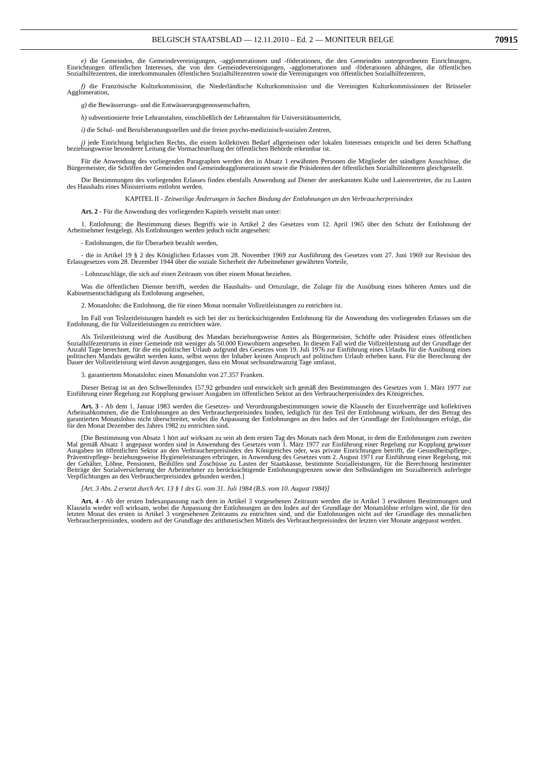BELGISCH STAATSBLAD — 12.11.2010 – Ed. 2 — MONITEUR BELGE 70915
e) die Gemeinden, die Gemeindevereinigungen, -agglomerationen und -föderationen, die den Gemeinden untergeordneten Einrichtungen, Einrichtungen öffentlichen Interesses, die von den Gemeindevereinigungen, -agglomerationen und -föderationen abhängen, die öffentlichen Sozialhilfezentren, die interkommunalen öffentlichen Sozialhilfezentren sowie die Vereinigungen von öffentlichen Sozialhilfezentren,
f) die Französische Kulturkommission, die Niederländische Kulturkommission und die Vereinigten Kulturkommissionen der Brüsseler Agglomeration,
g) die Bewässerungs- und die Entwässerungsgenossenschaften,
h) subventionierte freie Lehranstalten, einschließlich der Lehranstalten für Universitätsunterricht,
i) die Schul- und Berufsberatungsstellen und die freien psycho-medizinisch-sozialen Zentren,
j) jede Einrichtung belgischen Rechts, die einem kollektiven Bedarf allgemeinen oder lokalen Interesses entspricht und bei deren Schaffung beziehungsweise besonderer Leitung die Vormachtstellung der öffentlichen Behörde erkennbar ist.
Für die Anwendung des vorliegenden Paragraphen werden den in Absatz 1 erwähnten Personen die Mitglieder der ständigen Ausschüsse, die Bürgermeister, die Schöffen der Gemeinden und Gemeindeagglomerationen sowie die Präsidenten der öffentlichen Sozialhilfezentren gleichgestellt.
Die Bestimmungen des vorliegenden Erlasses finden ebenfalls Anwendung auf Diener der anerkannten Kulte und Laienvertreter, die zu Lasten des Haushalts eines Ministeriums entlohnt werden.
KAPITEL II - Zeitweilige Änderungen in Sachen Bindung der Entlohnungen an den Verbraucherpreisindex
Art. 2 - Für die Anwendung des vorliegenden Kapitels versteht man unter:
1. Entlohnung: die Bestimmung dieses Begriffs wie in Artikel 2 des Gesetzes vom 12. April 1965 über den Schutz der Entlohnung der Arbeitnehmer festgelegt. Als Entlohnungen werden jedoch nicht angesehen:
- Entlohnungen, die für Überarbeit bezahlt werden,
- die in Artikel 19 § 2 des Königlichen Erlasses vom 28. November 1969 zur Ausführung des Gesetzes vom 27. Juni 1969 zur Revision des Erlassgesetzes vom 28. Dezember 1944 über die soziale Sicherheit der Arbeitnehmer gewährten Vorteile,
- Lohnzuschläge, die sich auf einen Zeitraum von über einem Monat beziehen.
Was die öffentlichen Dienste betrifft, werden die Haushalts- und Ortszulage, die Zulage für die Ausübung eines höheren Amtes und die Kabinettsentschädigung als Entlohnung angesehen,
2. Monatslohn: die Entlohnung, die für einen Monat normaler Vollzeitleistungen zu entrichten ist.
Im Fall von Teilzeitleistungen handelt es sich bei der zu berücksichtigenden Entlohnung für die Anwendung des vorliegenden Erlasses um die Entlohnung, die für Vollzeitleistungen zu entrichten wäre.
Als Teilzeitleistung wird die Ausübung des Mandats beziehungsweise Amtes als Bürgermeister, Schöffe oder Präsident eines öffentlichen Sozialhilfezentrums in einer Gemeinde mit weniger als 50.000 Einwohnern angesehen. In diesem Fall wird die Vollzeitleistung auf der Grundlage der Anzahl Tage berechnet, für die ein politischer Urlaub aufgrund des Gesetzes vom 19. Juli 1976 zur Einführung eines Urlaubs für die Ausübung eines politischen Mandats gewährt werden kann, selbst wenn der Inhaber keinen Anspruch auf politischen Urlaub erheben kann. Für die Berechnung der Dauer der Vollzeitleistung wird davon ausgegangen, dass ein Monat sechsundzwanzig Tage umfasst,
3. garantiertem Monatslohn: einen Monatslohn von 27.357 Franken.
Dieser Betrag ist an den Schwellenindex 157,92 gebunden und entwickelt sich gemäß den Bestimmungen des Gesetzes vom 1. März 1977 zur Einführung einer Regelung zur Kopplung gewisser Ausgaben im öffentlichen Sektor an den Verbraucherpreisindex des Königreiches.
Art. 3 - Ab dem 1. Januar 1983 werden die Gesetzes- und Verordnungsbestimmungen sowie die Klauseln der Einzelverträge und kollektiven Arbeitsabkommen, die die Entlohnungen an den Verbraucherpreisindex binden, lediglich für den Teil der Entlohnung wirksam, der den Betrag des garantierten Monatslohns nicht überschreitet, wobei die Anpassung der Entlohnungen an den Index auf der Grundlage der Entlohnungen erfolgt, die für den Monat Dezember des Jahres 1982 zu entrichten sind.
[Die Bestimmung von Absatz 1 hört auf wirksam zu sein ab dem ersten Tag des Monats nach dem Monat, in dem die Entlohnungen zum zweiten Mal gemäß Absatz 1 angepasst worden sind in Anwendung des Gesetzes vom 1. März 1977 zur Einführung einer Regelung zur Kopplung gewisser Ausgaben im öffentlichen Sektor an den Verbraucherpreisindex des Königreiches oder, was private Einrichtungen betrifft, die Gesundheitspflege-, Präventivpflege- beziehungsweise Hygieneleistungen erbringen, in Anwendung des Gesetzes vom 2. August 1971 zur Einführung einer Regelung, mit der Gehälter, Löhne, Pensionen, Beihilfen und Zuschüsse zu Lasten der Staatskasse, bestimmte Sozialleistungen, für die Berechnung bestimmter Beiträge der Sozialversicherung der Arbeitnehmer zu berücksichtigende Entlohnungsgrenzen sowie den Selbständigen im Sozialbereich auferlegte Verpflichtungen an den Verbraucherpreisindex gebunden werden.]
[Art. 3 Abs. 2 ersetzt durch Art. 13 § 1 des G. vom 31. Juli 1984 (B.S. vom 10. August 1984)]
Art. 4 - Ab der ersten Indexanpassung nach dem in Artikel 3 vorgesehenen Zeitraum werden die in Artikel 3 erwähnten Bestimmungen und Klauseln wieder voll wirksam, wobei die Anpassung der Entlohnungen an den Index auf der Grundlage der Monatslöhne erfolgen wird, die für den letzten Monat des ersten in Artikel 3 vorgesehenen Zeitraums zu entrichten sind, und die Entlohnungen nicht auf der Grundlage des monatlichen Verbraucherpreisindex, sondern auf der Grundlage des arithmetischen Mittels des Verbraucherpreisindex der letzten vier Monate angepasst werden.